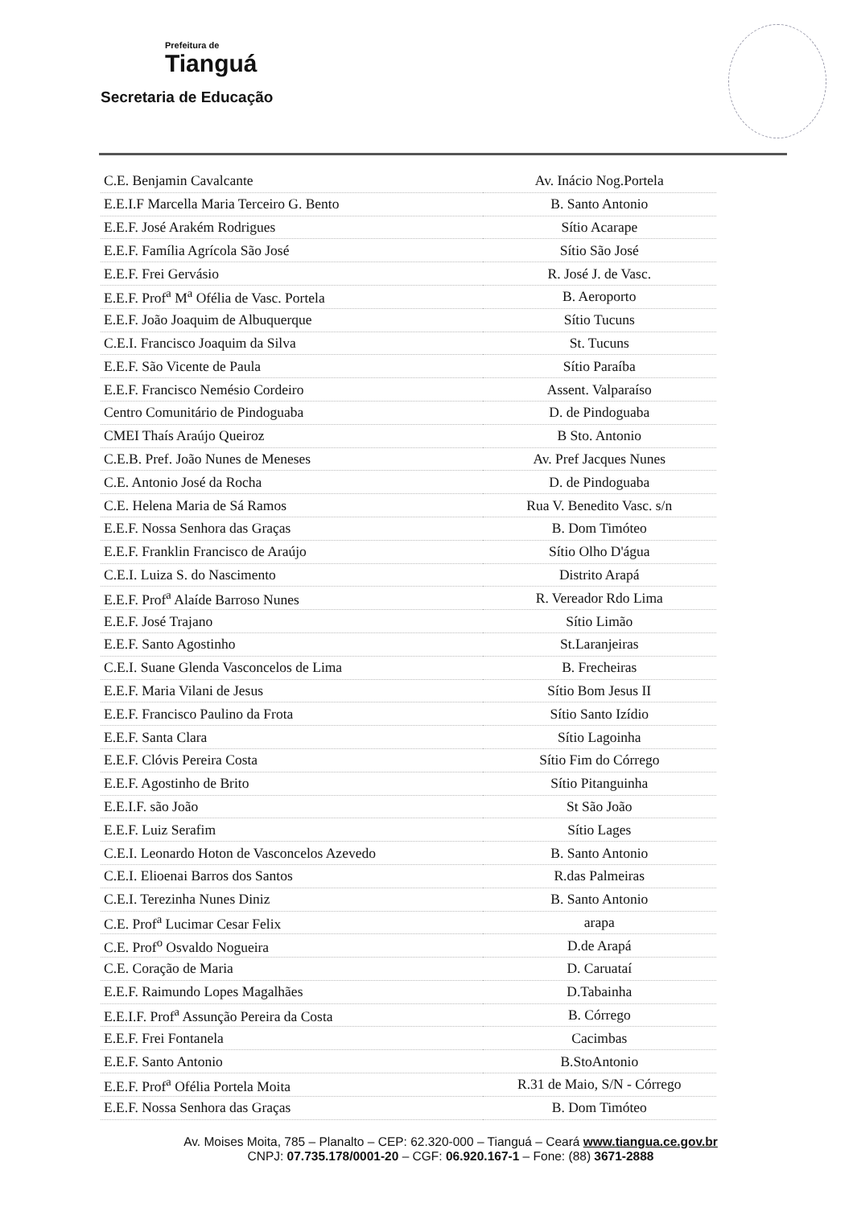Prefeitura de
Tianguá
Secretaria de Educação
| C.E. Benjamin Cavalcante | Av. Inácio Nog.Portela |
| E.E.I.F Marcella Maria Terceiro G. Bento | B. Santo Antonio |
| E.E.F. José Arakém Rodrigues | Sítio Acarape |
| E.E.F. Família Agrícola São José | Sítio São José |
| E.E.F. Frei Gervásio | R. José J. de Vasc. |
| E.E.F. Prof<sup>a</sup> M<sup>a</sup> Ofélia de Vasc. Portela | B. Aeroporto |
| E.E.F. João Joaquim de Albuquerque | Sítio Tucuns |
| C.E.I. Francisco Joaquim da Silva | St. Tucuns |
| E.E.F. São Vicente de Paula | Sítio Paraíba |
| E.E.F. Francisco Nemésio Cordeiro | Assent. Valparaíso |
| Centro Comunitário de Pindoguaba | D. de Pindoguaba |
| CMEI Thaís Araújo Queiroz | B Sto. Antonio |
| C.E.B. Pref. João Nunes de Meneses | Av. Pref Jacques Nunes |
| C.E. Antonio José da Rocha | D. de Pindoguaba |
| C.E. Helena Maria de Sá Ramos | Rua V. Benedito Vasc. s/n |
| E.E.F. Nossa Senhora das Graças | B. Dom Timóteo |
| E.E.F. Franklin Francisco de Araújo | Sítio Olho D'água |
| C.E.I. Luiza S. do Nascimento | Distrito Arapá |
| E.E.F. Prof<sup>a</sup> Alaíde Barroso Nunes | R. Vereador Rdo Lima |
| E.E.F. José Trajano | Sítio Limão |
| E.E.F. Santo Agostinho | St.Laranjeiras |
| C.E.I. Suane Glenda Vasconcelos de Lima | B. Frecheiras |
| E.E.F. Maria Vilani de Jesus | Sítio Bom Jesus II |
| E.E.F. Francisco Paulino da Frota | Sítio Santo Izídio |
| E.E.F. Santa Clara | Sítio Lagoinha |
| E.E.F. Clóvis Pereira Costa | Sítio Fim do Córrego |
| E.E.F. Agostinho de Brito | Sítio Pitanguinha |
| E.E.I.F. são João | St São João |
| E.E.F. Luiz Serafim | Sítio Lages |
| C.E.I. Leonardo Hoton de Vasconcelos Azevedo | B. Santo Antonio |
| C.E.I. Elioenai Barros dos Santos | R.das Palmeiras |
| C.E.I. Terezinha Nunes Diniz | B. Santo Antonio |
| C.E. Prof<sup>a</sup> Lucimar Cesar Felix | arapa |
| C.E. Prof<sup>o</sup> Osvaldo Nogueira | D.de Arapá |
| C.E. Coração de Maria | D. Caruataí |
| E.E.F. Raimundo Lopes Magalhães | D.Tabainha |
| E.E.I.F. Prof<sup>a</sup> Assunção Pereira da Costa | B. Córrego |
| E.E.F. Frei Fontanela | Cacimbas |
| E.E.F. Santo Antonio | B.StoAntonio |
| E.E.F. Prof<sup>a</sup> Ofélia Portela Moita | R.31 de Maio, S/N - Córrego |
| E.E.F. Nossa Senhora das Graças | B. Dom Timóteo |
Av. Moises Moita, 785 – Planalto – CEP: 62.320-000 – Tianguá – Ceará www.tiangua.ce.gov.br
CNPJ: 07.735.178/0001-20 – CGF: 06.920.167-1 – Fone: (88) 3671-2888